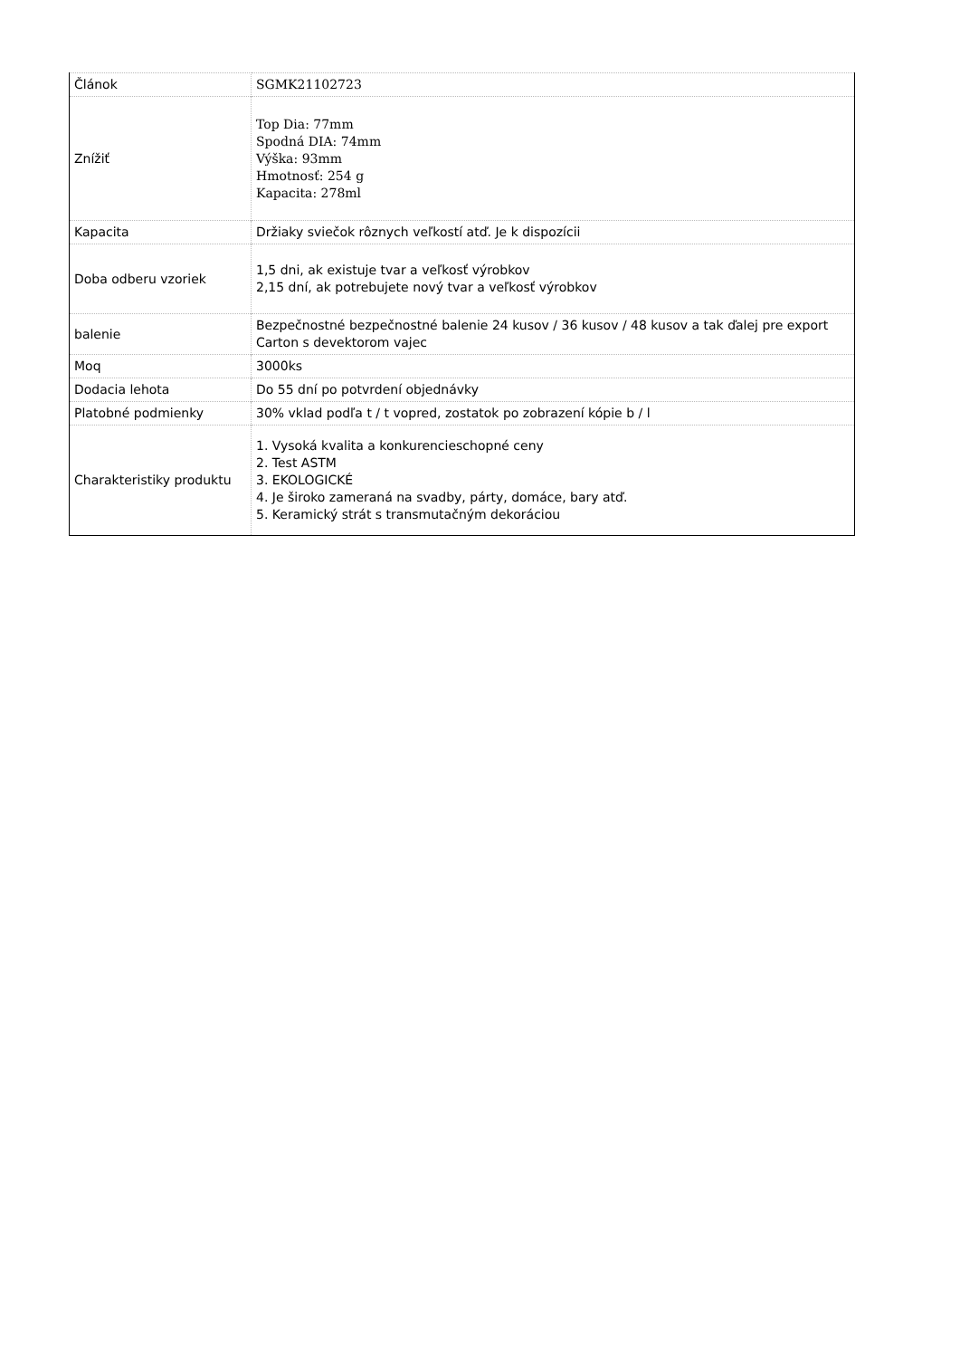| Článok | SGMK21102723 |
| Znížiť | Top Dia: 77mm Spodná DIA: 74mm Výška: 93mm Hmotnosť: 254 g Kapacita: 278ml |
| Kapacita | Držiaky sviečok rôznych veľkostí atď. Je k dispozícii |
| Doba odberu vzoriek | 1,5 dni, ak existuje tvar a veľkosť výrobkov 2,15 dní, ak potrebujete nový tvar a veľkosť výrobkov |
| balenie | Bezpečnostné bezpečnostné balenie 24 kusov / 36 kusov / 48 kusov a tak ďalej pre export Carton s devektorom vajec |
| Moq | 3000ks |
| Dodacia lehota | Do 55 dní po potvrdení objednávky |
| Platobné podmienky | 30% vklad podľa t / t vopred, zostatok po zobrazení kópie b / l |
| Charakteristiky produktu | 1. Vysoká kvalita a konkurencieschopné ceny 2. Test ASTM 3. EKOLOGICKÉ 4. Je široko zameraná na svadby, párty, domáce, bary atď. 5. Keramický strát s transmutačným dekoráciou |